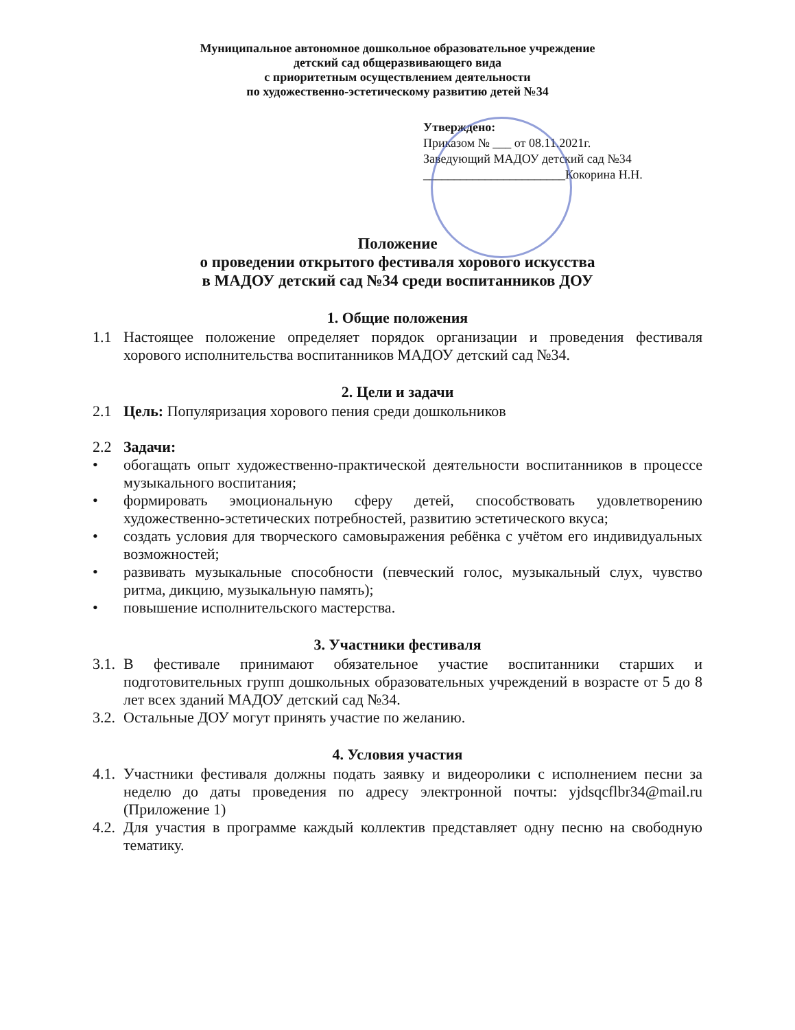Муниципальное автономное дошкольное образовательное учреждение
детский сад общеразвивающего вида
с приоритетным осуществлением деятельности
по художественно-эстетическому развитию детей №34
Утверждено:
Приказом № ___ от 08.11.2021г.
Заведующий МАДОУ детский сад №34
_______________________Кокорина Н.Н.
Положение
о проведении открытого фестиваля хорового искусства
в МАДОУ детский сад №34 среди воспитанников ДОУ
1. Общие положения
1.1 Настоящее положение определяет порядок организации и проведения фестиваля хорового исполнительства воспитанников МАДОУ детский сад №34.
2. Цели и задачи
2.1 Цель: Популяризация хорового пения среди дошкольников
2.2 Задачи:
• обогащать опыт художественно-практической деятельности воспитанников в процессе музыкального воспитания;
• формировать эмоциональную сферу детей, способствовать удовлетворению художественно-эстетических потребностей, развитию эстетического вкуса;
• создать условия для творческого самовыражения ребёнка с учётом его индивидуальных возможностей;
• развивать музыкальные способности (певческий голос, музыкальный слух, чувство ритма, дикцию, музыкальную память);
• повышение исполнительского мастерства.
3. Участники фестиваля
3.1. В фестивале принимают обязательное участие воспитанники старших и подготовительных групп дошкольных образовательных учреждений в возрасте от 5 до 8 лет всех зданий МАДОУ детский сад №34.
3.2. Остальные ДОУ могут принять участие по желанию.
4. Условия участия
4.1. Участники фестиваля должны подать заявку и видеоролики с исполнением песни за неделю до даты проведения по адресу электронной почты: yjdsqcflbr34@mail.ru (Приложение 1)
4.2. Для участия в программе каждый коллектив представляет одну песню на свободную тематику.